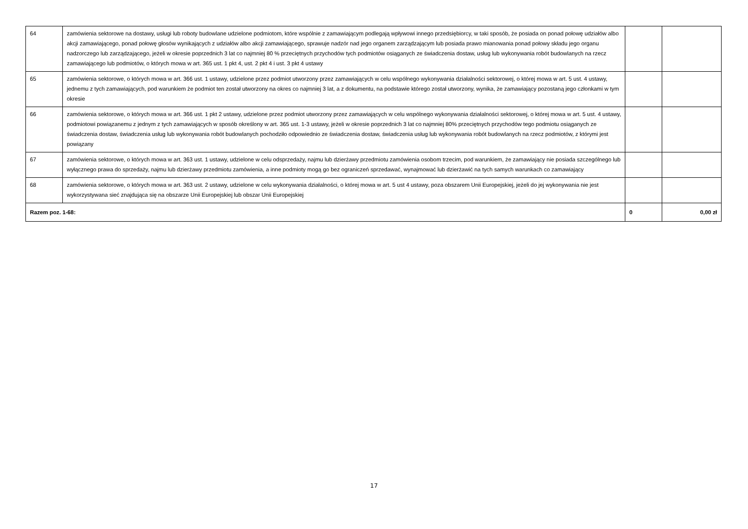| 64 | zamówienia sektorowe na dostawy, usługi lub roboty budowlane udzielone podmiotom, które wspólnie z zamawiającym podlegają wpływowi innego przedsiębiorcy, w taki sposób, że posiada on ponad połowę udziałów albo akcji zamawiającego, ponad połowę głosów wynikających z udziałów albo akcji zamawiającego, sprawuje nadzór nad jego organem zarządzającym lub posiada prawo mianowania ponad połowy składu jego organu nadzorczego lub zarządzającego, jeżeli w okresie poprzednich 3 lat co najmniej 80 % przeciętnych przychodów tych podmiotów osiąganych ze świadczenia dostaw, usług lub wykonywania robót budowlanych na rzecz zamawiającego lub podmiotów, o których mowa w art. 365 ust. 1 pkt 4, ust. 2 pkt 4 i ust. 3 pkt 4 ustawy | | |
| 65 | zamówienia sektorowe, o których mowa w art. 366 ust. 1 ustawy, udzielone przez podmiot utworzony przez zamawiających w celu wspólnego wykonywania działalności sektorowej, o której mowa w art. 5 ust. 4 ustawy, jednemu z tych zamawiających, pod warunkiem że podmiot ten został utworzony na okres co najmniej 3 lat, a z dokumentu, na podstawie którego został utworzony, wynika, że zamawiający pozostaną jego członkami w tym okresie | | |
| 66 | zamówienia sektorowe, o których mowa w art. 366 ust. 1 pkt 2 ustawy, udzielone przez podmiot utworzony przez zamawiających w celu wspólnego wykonywania działalności sektorowej, o której mowa w art. 5 ust. 4 ustawy, podmiotowi powiązanemu z jednym z tych zamawiających w sposób określony w art. 365 ust. 1-3 ustawy, jeżeli w okresie poprzednich 3 lat co najmniej 80% przeciętnych przychodów tego podmiotu osiąganych ze świadczenia dostaw, świadczenia usług lub wykonywania robót budowlanych pochodziło odpowiednio ze świadczenia dostaw, świadczenia usług lub wykonywania robót budowlanych na rzecz podmiotów, z którymi jest powiązany | | |
| 67 | zamówienia sektorowe, o których mowa w art. 363 ust. 1 ustawy, udzielone w celu odsprzedaży, najmu lub dzierżawy przedmiotu zamówienia osobom trzecim, pod warunkiem, że zamawiający nie posiada szczególnego lub wyłącznego prawa do sprzedaży, najmu lub dzierżawy przedmiotu zamówienia, a inne podmioty mogą go bez ograniczeń sprzedawać, wynajmować lub dzierżawić na tych samych warunkach co zamawiający | | |
| 68 | zamówienia sektorowe, o których mowa w art. 363 ust. 2 ustawy, udzielone w celu wykonywania działalności, o której mowa w art. 5 ust 4 ustawy, poza obszarem Unii Europejskiej, jeżeli do jej wykonywania nie jest wykorzystywana sieć znajdująca się na obszarze Unii Europejskiej lub obszar Unii Europejskiej | | |
| Razem poz. 1-68: | | 0 | 0,00 zł |
17